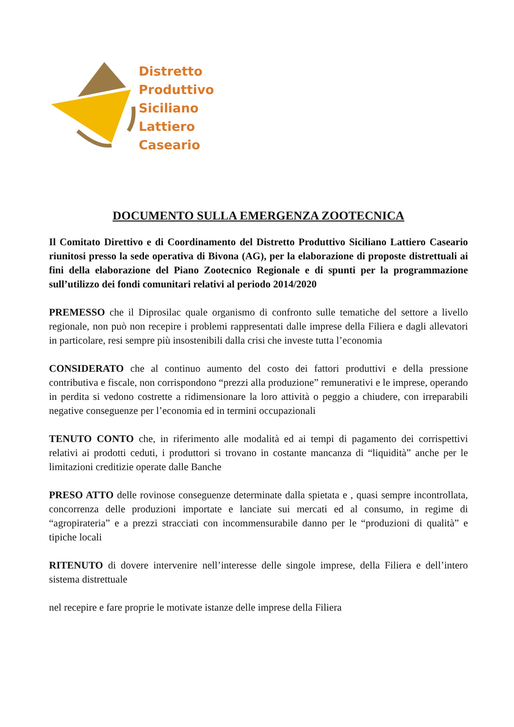Distretto
Produttivo
Siciliano
Lattiero
Caseario
DOCUMENTO SULLA EMERGENZA ZOOTECNICA
Il Comitato Direttivo e di Coordinamento del Distretto Produttivo Siciliano Lattiero Caseario riunitosi presso la sede operativa di Bivona (AG), per la elaborazione di proposte distrettuali ai fini della elaborazione del Piano Zootecnico Regionale e di spunti per la programmazione sull’utilizzo dei fondi comunitari relativi al periodo 2014/2020
PREMESSO che il Diprosilac quale organismo di confronto sulle tematiche del settore a livello regionale, non può non recepire i problemi rappresentati dalle imprese della Filiera e dagli allevatori in particolare, resi sempre più insostenibili dalla crisi che investe tutta l’economia
CONSIDERATO che al continuo aumento del costo dei fattori produttivi e della pressione contributiva e fiscale, non corrispondono “prezzi alla produzione” remunerativi e le imprese, operando in perdita si vedono costrette a ridimensionare la loro attività o peggio a chiudere, con irreparabili negative conseguenze per l’economia ed in termini occupazionali
TENUTO CONTO che, in riferimento alle modalità ed ai tempi di pagamento dei corrispettivi relativi ai prodotti ceduti, i produttori si trovano in costante mancanza di “liquidità” anche per le limitazioni creditizie operate dalle Banche
PRESO ATTO delle rovinose conseguenze determinate dalla spietata e , quasi sempre incontrollata, concorrenza delle produzioni importate e lanciate sui mercati ed al consumo, in regime di “agropirateria” e a prezzi stracciati con incommensurabile danno per le “produzioni di qualità” e tipiche locali
RITENUTO di dovere intervenire nell’interesse delle singole imprese, della Filiera e dell’intero sistema distrettuale
nel recepire e fare proprie le motivate istanze delle imprese della Filiera